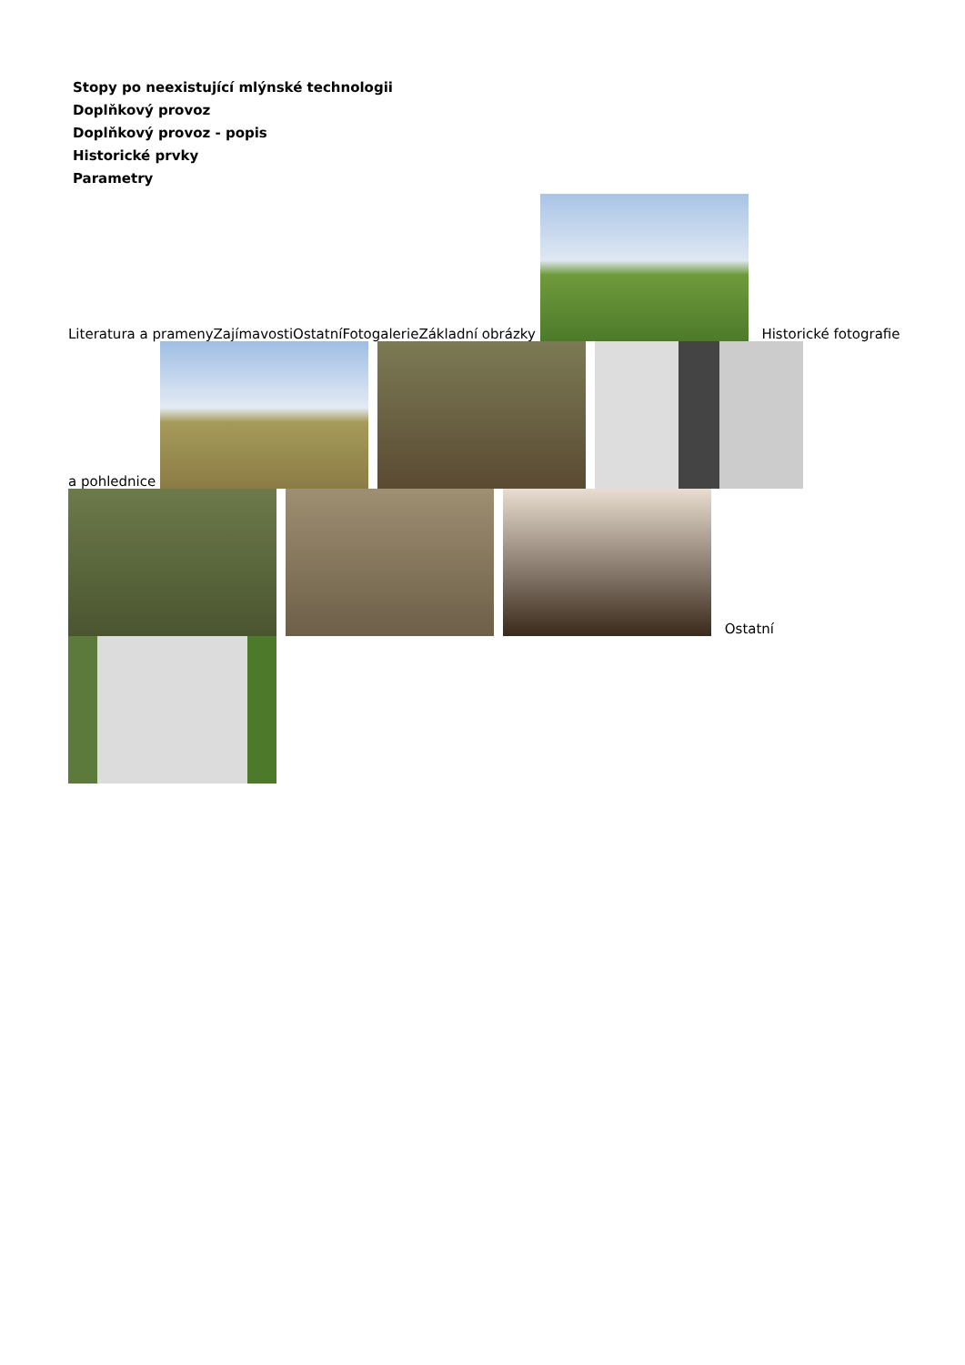Stopy po neexistující mlýnské technologii
Doplňkový provoz
Doplňkový provoz - popis
Historické prvky
Parametry
Literatura a prameny Zajímavosti Ostatní Fotogalerie Základní obrázky Historické fotografie a pohlednice
Ostatní